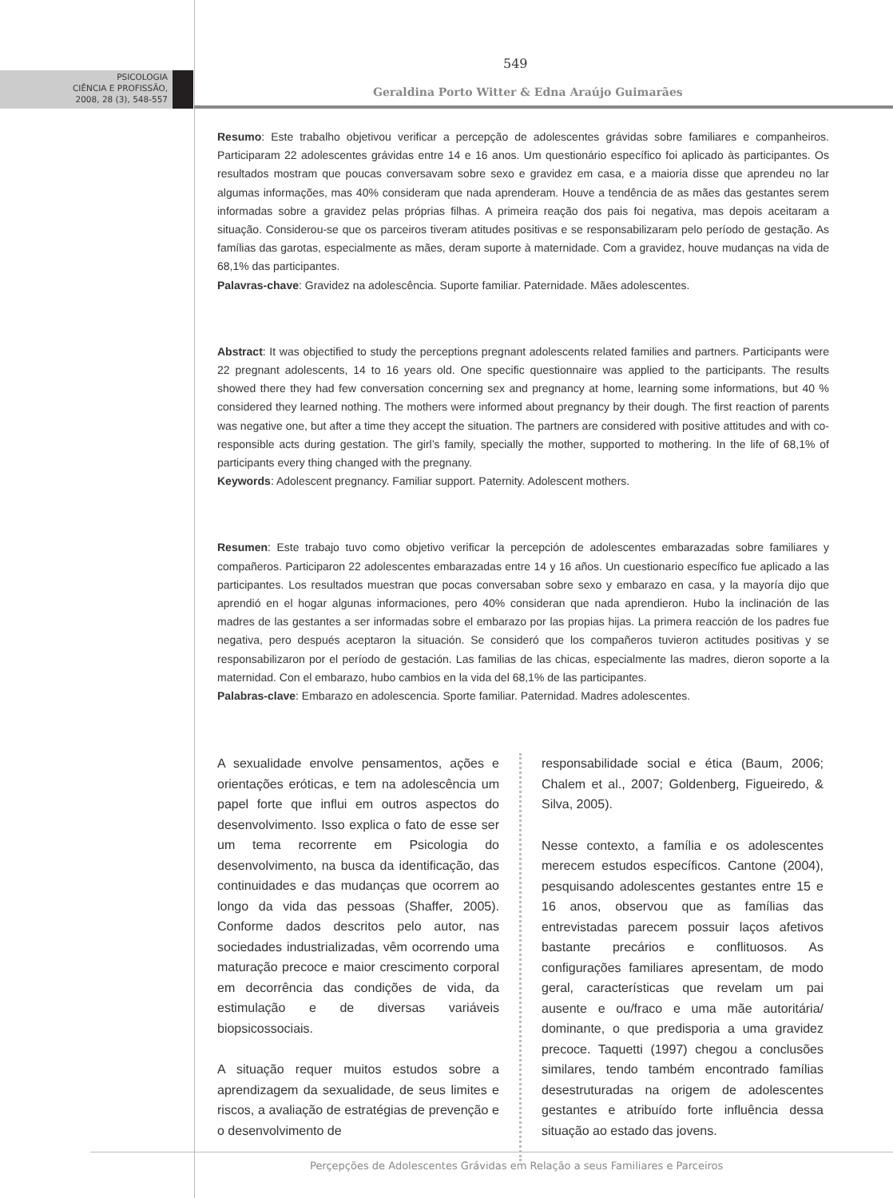PSICOLOGIA
CIÊNCIA E PROFISSÃO,
2008, 28 (3), 548-557
549
Geraldina Porto Witter & Edna Araújo Guimarães
Resumo: Este trabalho objetivou verificar a percepção de adolescentes grávidas sobre familiares e companheiros. Participaram 22 adolescentes grávidas entre 14 e 16 anos. Um questionário específico foi aplicado às participantes. Os resultados mostram que poucas conversavam sobre sexo e gravidez em casa, e a maioria disse que aprendeu no lar algumas informações, mas 40% consideram que nada aprenderam. Houve a tendência de as mães das gestantes serem informadas sobre a gravidez pelas próprias filhas. A primeira reação dos pais foi negativa, mas depois aceitaram a situação. Considerou-se que os parceiros tiveram atitudes positivas e se responsabilizaram pelo período de gestação. As famílias das garotas, especialmente as mães, deram suporte à maternidade. Com a gravidez, houve mudanças na vida de 68,1% das participantes.
Palavras-chave: Gravidez na adolescência. Suporte familiar. Paternidade. Mães adolescentes.
Abstract: It was objectified to study the perceptions pregnant adolescents related families and partners. Participants were 22 pregnant adolescents, 14 to 16 years old. One specific questionnaire was applied to the participants. The results showed there they had few conversation concerning sex and pregnancy at home, learning some informations, but 40 % considered they learned nothing. The mothers were informed about pregnancy by their dough. The first reaction of parents was negative one, but after a time they accept the situation. The partners are considered with positive attitudes and with co-responsible acts during gestation. The girl’s family, specially the mother, supported to mothering. In the life of 68,1% of participants every thing changed with the pregnany.
Keywords: Adolescent pregnancy. Familiar support. Paternity. Adolescent mothers.
Resumen: Este trabajo tuvo como objetivo verificar la percepción de adolescentes embarazadas sobre familiares y compañeros. Participaron 22 adolescentes embarazadas entre 14 y 16 años. Un cuestionario específico fue aplicado a las participantes. Los resultados muestran que pocas conversaban sobre sexo y embarazo en casa, y la mayoría dijo que aprendió en el hogar algunas informaciones, pero 40% consideran que nada aprendieron. Hubo la inclinación de las madres de las gestantes a ser informadas sobre el embarazo por las propias hijas. La primera reacción de los padres fue negativa, pero después aceptaron la situación. Se consideró que los compañeros tuvieron actitudes positivas y se responsabilizaron por el período de gestación. Las familias de las chicas, especialmente las madres, dieron soporte a la maternidad. Con el embarazo, hubo cambios en la vida del 68,1% de las participantes.
Palabras-clave: Embarazo en adolescencia. Sporte familiar. Paternidad. Madres adolescentes.
A sexualidade envolve pensamentos, ações e orientações eróticas, e tem na adolescência um papel forte que influi em outros aspectos do desenvolvimento. Isso explica o fato de esse ser um tema recorrente em Psicologia do desenvolvimento, na busca da identificação, das continuidades e das mudanças que ocorrem ao longo da vida das pessoas (Shaffer, 2005). Conforme dados descritos pelo autor, nas sociedades industrializadas, vêm ocorrendo uma maturação precoce e maior crescimento corporal em decorrência das condições de vida, da estimulação e de diversas variáveis biopsicossociais.
A situação requer muitos estudos sobre a aprendizagem da sexualidade, de seus limites e riscos, a avaliação de estratégias de prevenção e o desenvolvimento de
responsabilidade social e ética (Baum, 2006; Chalem et al., 2007; Goldenberg, Figueiredo, & Silva, 2005).
Nesse contexto, a família e os adolescentes merecem estudos específicos. Cantone (2004), pesquisando adolescentes gestantes entre 15 e 16 anos, observou que as famílias das entrevistadas parecem possuir laços afetivos bastante precários e conflituosos. As configurações familiares apresentam, de modo geral, características que revelam um pai ausente e ou/fraco e uma mãe autoritária/ dominante, o que predisporia a uma gravidez precoce. Taquetti (1997) chegou a conclusões similares, tendo também encontrado famílias desestruturadas na origem de adolescentes gestantes e atribuído forte influência dessa situação ao estado das jovens.
Perçepções de Adolescentes Grávidas em Relação a seus Familiares e Parceiros